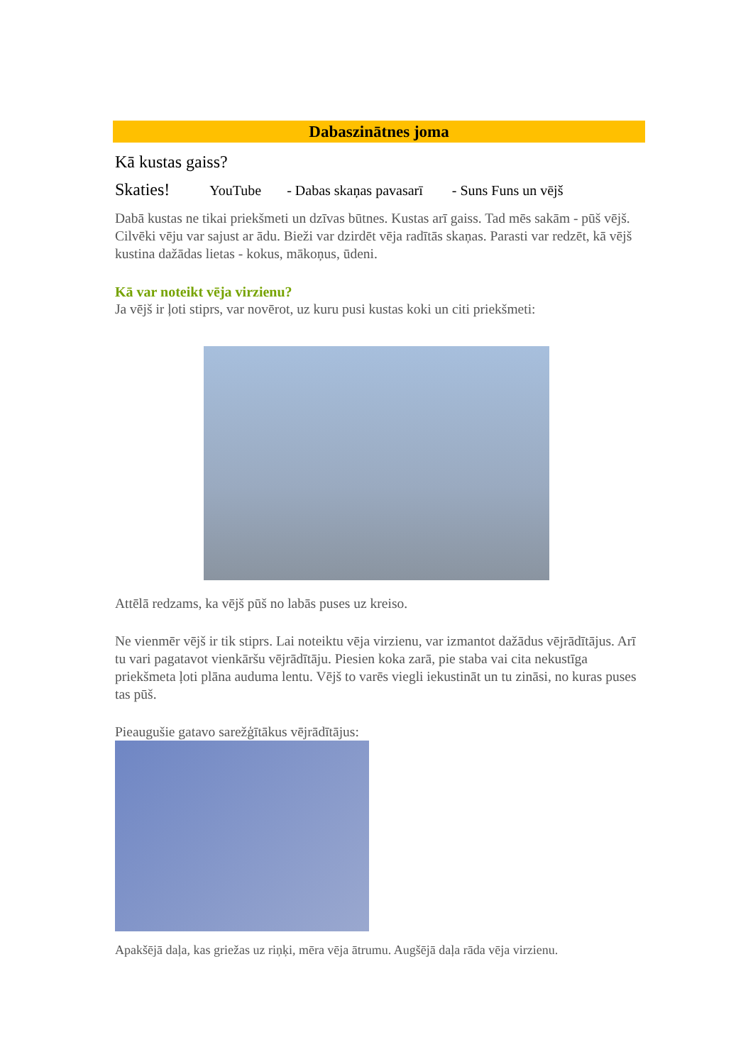Dabaszinātnes joma
Kā kustas gaiss?
Skaties! YouTube - Dabas skaņas pavasarī - Suns Funs un vējš
Dabā kustas ne tikai priekšmeti un dzīvas būtnes. Kustas arī gaiss. Tad mēs sakām - pūš vējš. Cilvēki vēju var sajust ar ādu. Bieži var dzirdēt vēja radītās skaņas. Parasti var redzēt, kā vējš kustina dažādas lietas - kokus, mākoņus, ūdeni.
Kā var noteikt vēja virzienu?
Ja vējš ir ļoti stiprs, var novērot, uz kuru pusi kustas koki un citi priekšmeti:
Attēlā redzams, ka vējš pūš no labās puses uz kreiso.
Ne vienmēr vējš ir tik stiprs. Lai noteiktu vēja virzienu, var izmantot dažādus vējrādītājus. Arī tu vari pagatavot vienkāršu vējrādītāju. Piesien koka zarā, pie staba vai cita nekustīga priekšmeta ļoti plāna auduma lentu. Vējš to varēs viegli iekustināt un tu zināsi, no kuras puses tas pūš.
Pieaugušie gatavo sarežģītākus vējrādītājus:
Apakšējā daļa, kas griežas uz riņķi, mēra vēja ātrumu. Augšējā daļa rāda vēja virzienu.